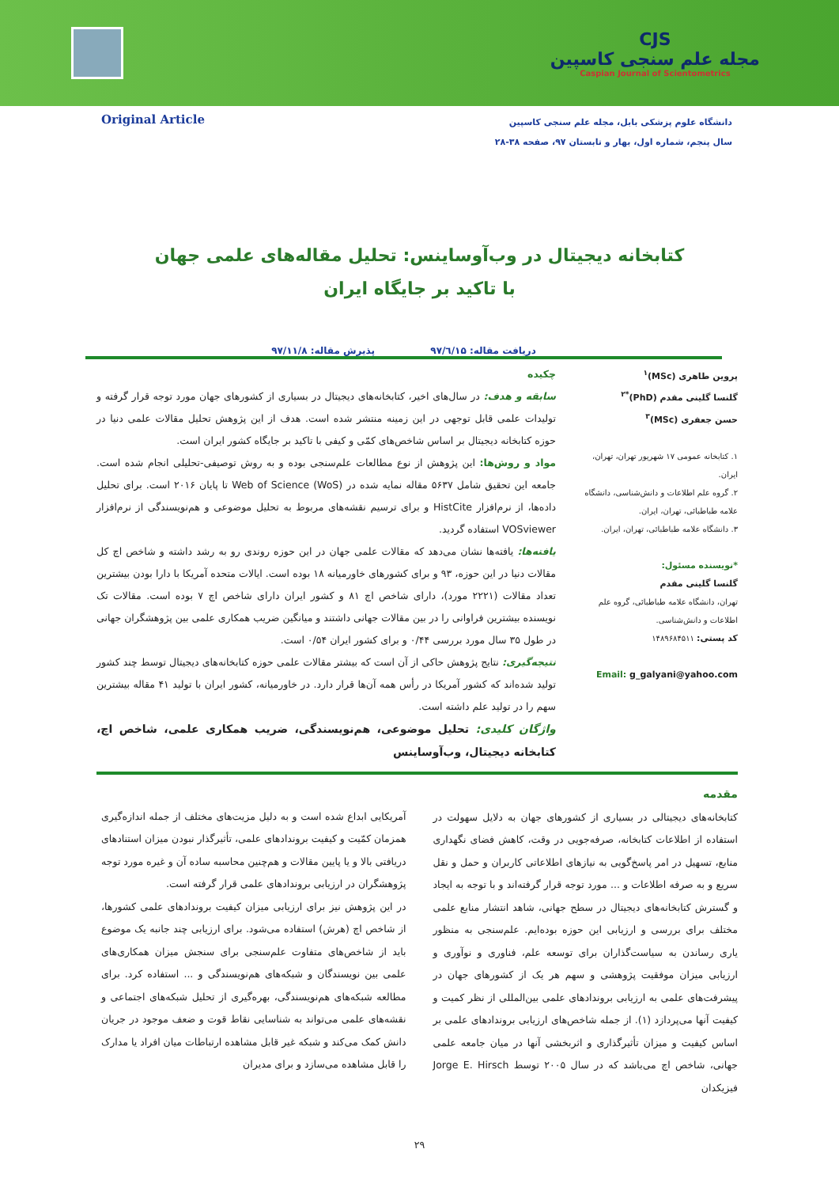CJS
مجله علم سنجی کاسپین
Caspian Journal of Scientometrics
Original Article
دانشگاه علوم پزشکی بابل، مجله علم سنجی کاسپین
سال پنجم، شماره اول، بهار و تابستان ۹۷، صفحه ۳۸-۲۸
کتابخانه دیجیتال در وب‌آوساینس: تحلیل مقاله‌های علمی جهان
با تاکید بر جایگاه ایران
دریافت مقاله: ۹۷/٦/۱۵ پذیرش مقاله: ۹۷/۱۱/۸
پروین طاهری (MSc)<sup>۱</sup>
گلنسا گلینی مقدم (PhD)<sup>*۲</sup>
حسن جعفری (MSc)<sup>۳</sup>
۱. کتابخانه عمومی ۱۷ شهریور تهران، تهران، ایران.
۲. گروه علم اطلاعات و دانش‌شناسی، دانشگاه علامه طباطبائی، تهران، ایران.
۳. دانشگاه علامه طباطبائی، تهران، ایران.
*نویسنده مسئول:
گلنسا گلینی مقدم
تهران، دانشگاه علامه طباطبائی، گروه علم اطلاعات و دانش‌شناسی.
کد پستی: ۱۴۸۹۶۸۴۵۱۱
Email: g_galyani@yahoo.com
چکیده
سابقه و هدف: در سال‌های اخیر، کتابخانه‌های دیجیتال در بسیاری از کشورهای جهان مورد توجه قرار گرفته و تولیدات علمی قابل توجهی در این زمینه منتشر شده است. هدف از این پژوهش تحلیل مقالات علمی دنیا در حوزه کتابخانه دیجیتال بر اساس شاخص‌های کمّی و کیفی با تاکید بر جایگاه کشور ایران است.
مواد و روش‌ها: این پژوهش از نوع مطالعات علم‌سنجی بوده و به روش توصیفی-تحلیلی انجام شده است. جامعه این تحقیق شامل ۵۶۳۷ مقاله نمایه شده در Web of Science (WoS) تا پایان ۲۰۱۶ است. برای تحلیل داده‌ها، از نرم‌افزار HistCite و برای ترسیم نقشه‌های مربوط به تحلیل موضوعی و هم‌نویسندگی از نرم‌افزار VOSviewer استفاده گردید.
یافته‌ها: یافته‌ها نشان می‌دهد که مقالات علمی جهان در این حوزه روندی رو به رشد داشته و شاخص اچ کل مقالات دنیا در این حوزه، ۹۳ و برای کشورهای خاورمیانه ۱۸ بوده است. ایالات متحده آمریکا با دارا بودن بیشترین تعداد مقالات (۲۲۲۱ مورد)، دارای شاخص اچ ۸۱ و کشور ایران دارای شاخص اچ ۷ بوده است. مقالات تک نویسنده بیشترین فراوانی را در بین مقالات جهانی داشتند و میانگین ضریب همکاری علمی بین پژوهشگران جهانی در طول ۳۵ سال مورد بررسی ۰/۴۴ و برای کشور ایران ۰/۵۴ است.
نتیجه‌گیری: نتایج پژوهش حاکی از آن است که بیشتر مقالات علمی حوزه کتابخانه‌های دیجیتال توسط چند کشور تولید شده‌اند که کشور آمریکا در رأس همه آن‌ها قرار دارد. در خاورمیانه، کشور ایران با تولید ۴۱ مقاله بیشترین سهم را در تولید علم داشته است.
واژگان کلیدی: تحلیل موضوعی، هم‌نویسندگی، ضریب همکاری علمی، شاخص اچ، کتابخانه دیجیتال، وب‌آوساینس
مقدمه
کتابخانه‌های دیجیتالی در بسیاری از کشورهای جهان به دلایل سهولت در استفاده از اطلاعات کتابخانه، صرفه‌جویی در وقت، کاهش فضای نگهداری منابع، تسهیل در امر پاسخ‌گویی به نیازهای اطلاعاتی کاربران و حمل و نقل سریع و به صرفه اطلاعات و ... مورد توجه قرار گرفته‌اند و با توجه به ایجاد و گسترش کتابخانه‌های دیجیتال در سطح جهانی، شاهد انتشار منابع علمی مختلف برای بررسی و ارزیابی این حوزه بوده‌ایم. علم‌سنجی به منظور یاری رساندن به سیاست‌گذاران برای توسعه علم، فناوری و نوآوری و ارزیابی میزان موفقیت پژوهشی و سهم هر یک از کشورهای جهان در پیشرفت‌های علمی به ارزیابی بروندادهای علمی بین‌المللی از نظر کمیت و کیفیت آنها می‌پردازد (۱). از جمله شاخص‌های ارزیابی بروندادهای علمی بر اساس کیفیت و میزان تأثیرگذاری و اثربخشی آنها در میان جامعه علمی جهانی، شاخص اچ می‌باشد که در سال ۲۰۰۵ توسط Jorge E. Hirsch فیزیکدان
آمریکایی ابداع شده است و به دلیل مزیت‌های مختلف از جمله اندازه‌گیری همزمان کمّیت و کیفیت بروندادهای علمی، تأثیرگذار نبودن میزان استنادهای دریافتی بالا و یا پایین مقالات و هم‌چنین محاسبه ساده آن و غیره مورد توجه پژوهشگران در ارزیابی بروندادهای علمی قرار گرفته است.
در این پژوهش نیز برای ارزیابی میزان کیفیت بروندادهای علمی کشورها، از شاخص اچ (هرش) استفاده می‌شود. برای ارزیابی چند جانبه یک موضوع باید از شاخص‌های متفاوت علم‌سنجی برای سنجش میزان همکاری‌های علمی بین نویسندگان و شبکه‌های هم‌نویسندگی و ... استفاده کرد. برای مطالعه شبکه‌های هم‌نویسندگی، بهره‌گیری از تحلیل شبکه‌های اجتماعی و نقشه‌های علمی می‌تواند به شناسایی نقاط قوت و ضعف موجود در جریان دانش کمک می‌کند و شبکه غیر قابل مشاهده ارتباطات میان افراد یا مدارک را قابل مشاهده می‌سازد و برای مدیران
۲۹